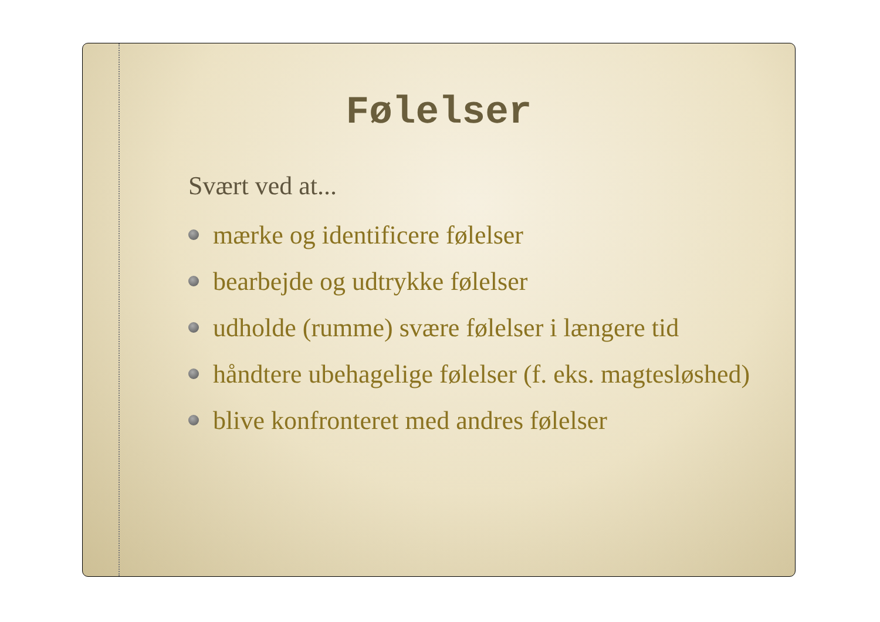Følelser
Svært ved at...
mærke og identificere følelser
bearbejde og udtrykke følelser
udholde (rumme) svære følelser i længere tid
håndtere ubehagelige følelser (f. eks. magtesløshed)
blive konfronteret med andres følelser